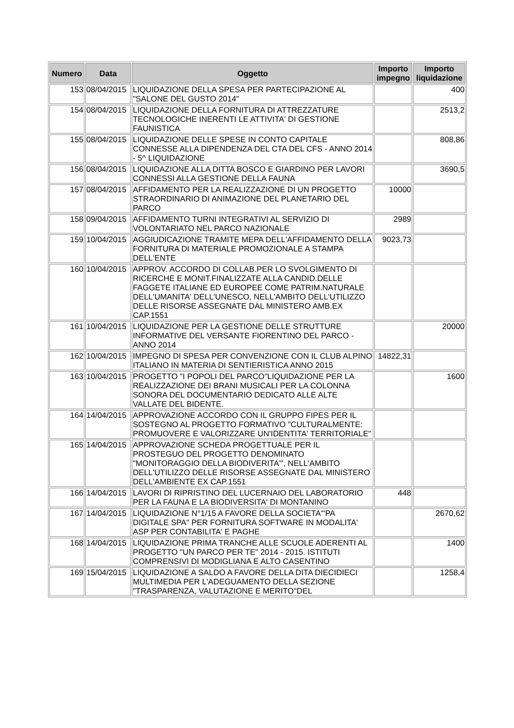| Numero | Data | Oggetto | Importo impegno | Importo liquidazione |
| --- | --- | --- | --- | --- |
| 153 | 08/04/2015 | LIQUIDAZIONE DELLA SPESA PER PARTECIPAZIONE AL "SALONE DEL GUSTO 2014" | | 400 |
| 154 | 08/04/2015 | LIQUIDAZIONE DELLA FORNITURA DI ATTREZZATURE TECNOLOGICHE INERENTI LE ATTIVITA' DI GESTIONE FAUNISTICA | | 2513,2 |
| 155 | 08/04/2015 | LIQUIDAZIONE DELLE SPESE IN CONTO CAPITALE CONNESSE ALLA DIPENDENZA DEL CTA DEL CFS - ANNO 2014 - 5^ LIQUIDAZIONE | | 808,86 |
| 156 | 08/04/2015 | LIQUIDAZIONE ALLA DITTA BOSCO E GIARDINO PER LAVORI CONNESSI ALLA GESTIONE DELLA FAUNA | | 3690,5 |
| 157 | 08/04/2015 | AFFIDAMENTO PER LA REALIZZAZIONE DI UN PROGETTO STRAORDINARIO DI ANIMAZIONE DEL PLANETARIO DEL PARCO | 10000 | |
| 158 | 09/04/2015 | AFFIDAMENTO TURNI INTEGRATIVI AL SERVIZIO DI VOLONTARIATO NEL PARCO NAZIONALE | 2989 | |
| 159 | 10/04/2015 | AGGIUDICAZIONE TRAMITE MEPA DELL'AFFIDAMENTO DELLA FORNITURA DI MATERIALE PROMOZIONALE A STAMPA DELL'ENTE | 9023,73 | |
| 160 | 10/04/2015 | APPROV. ACCORDO DI COLLAB.PER LO SVOLGIMENTO DI RICERCHE E MONIT.FINALIZZATE ALLA CANDID.DELLE FAGGETE ITALIANE ED EUROPEE COME PATRIM.NATURALE DELL'UMANITA' DELL'UNESCO, NELL'AMBITO DELL'UTILIZZO DELLE RISORSE ASSEGNATE DAL MINISTERO AMB.EX CAP.1551 | | |
| 161 | 10/04/2015 | LIQUIDAZIONE PER LA GESTIONE DELLE STRUTTURE INFORMATIVE DEL VERSANTE FIORENTINO DEL PARCO - ANNO 2014 | | 20000 |
| 162 | 10/04/2015 | IMPEGNO DI SPESA PER CONVENZIONE CON IL CLUB ALPINO ITALIANO IN MATERIA DI SENTIERISTICA ANNO 2015 | 14822,31 | |
| 163 | 10/04/2015 | PROGETTO "I POPOLI DEL PARCO"LIQUIDAZIONE PER LA REALIZZAZIONE DEI BRANI MUSICALI PER LA COLONNA SONORA DEL DOCUMENTARIO DEDICATO ALLE ALTE VALLATE DEL BIDENTE. | | 1600 |
| 164 | 14/04/2015 | APPROVAZIONE ACCORDO CON IL GRUPPO FIPES PER IL SOSTEGNO AL PROGETTO FORMATIVO "CULTURALMENTE: PROMUOVERE E VALORIZZARE UN'IDENTITA' TERRITORIALE" | | |
| 165 | 14/04/2015 | APPROVAZIONE SCHEDA PROGETTUALE PER IL PROSTEGUO DEL PROGETTO DENOMINATO "MONITORAGGIO DELLA BIODIVERITA'", NELL'AMBITO DELL'UTILIZZO DELLE RISORSE ASSEGNATE DAL MINISTERO DELL'AMBIENTE EX CAP.1551 | | |
| 166 | 14/04/2015 | LAVORI DI RIPRISTINO DEL LUCERNAIO DEL LABORATORIO PER LA FAUNA E LA BIODIVERSITA' DI MONTANINO | 448 | |
| 167 | 14/04/2015 | LIQUIDAZIONE N°1/15 A FAVORE DELLA SOCIETA'"PA DIGITALE SPA" PER FORNITURA SOFTWARE IN MODALITA' ASP PER CONTABILITA' E PAGHE | | 2670,62 |
| 168 | 14/04/2015 | LIQUIDAZIONE PRIMA TRANCHE ALLE SCUOLE ADERENTI AL PROGETTO "UN PARCO PER TE" 2014 - 2015. ISTITUTI COMPRENSIVI DI MODIGLIANA E ALTO CASENTINO | | 1400 |
| 169 | 15/04/2015 | LIQUIDAZIONE A SALDO A FAVORE DELLA DITA DIECIDIECI MULTIMEDIA PER L'ADEGUAMENTO DELLA SEZIONE "TRASPARENZA, VALUTAZIONE E MERITO"DEL | | 1258,4 |